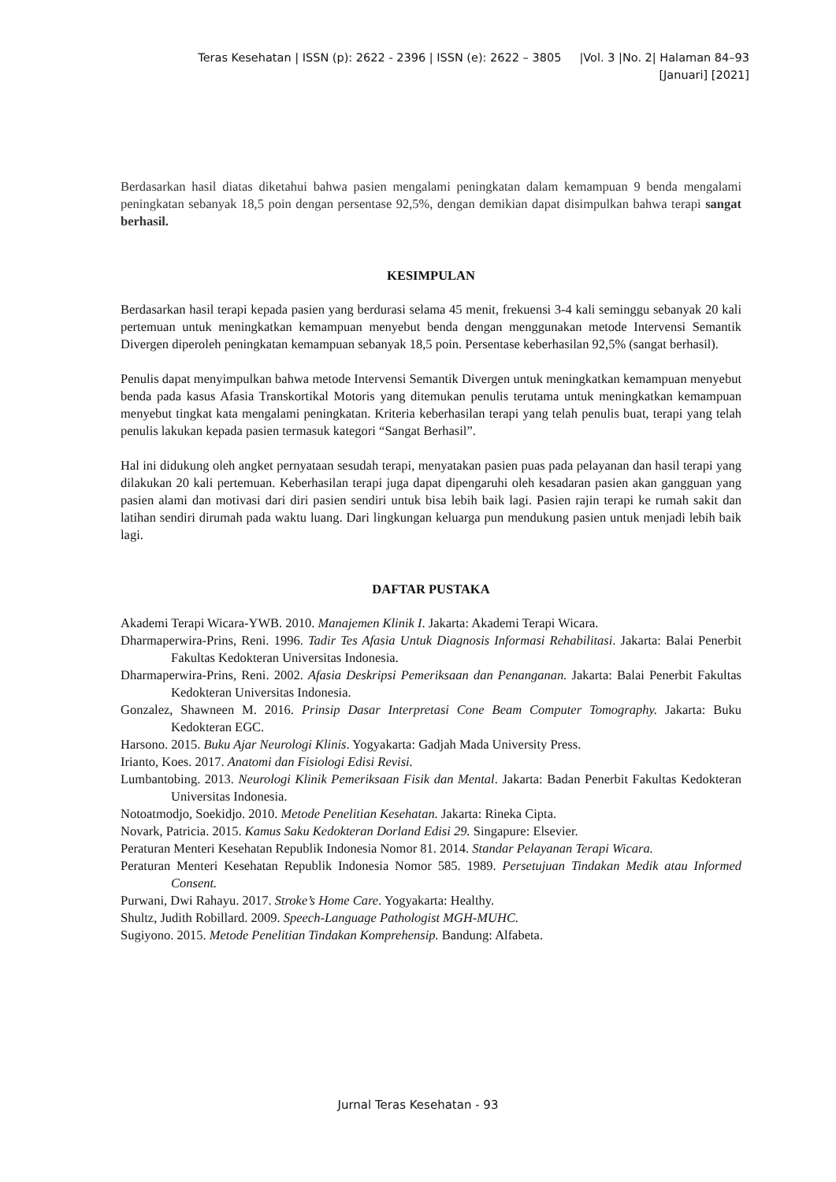Teras Kesehatan | ISSN (p): 2622 - 2396 | ISSN (e): 2622 – 3805 |Vol. 3 |No. 2| Halaman 84–93
[Januari] [2021]
Berdasarkan hasil diatas diketahui bahwa pasien mengalami peningkatan dalam kemampuan 9 benda mengalami peningkatan sebanyak 18,5 poin dengan persentase 92,5%, dengan demikian dapat disimpulkan bahwa terapi sangat berhasil.
KESIMPULAN
Berdasarkan hasil terapi kepada pasien yang berdurasi selama 45 menit, frekuensi 3-4 kali seminggu sebanyak 20 kali pertemuan untuk meningkatkan kemampuan menyebut benda dengan menggunakan metode Intervensi Semantik Divergen diperoleh peningkatan kemampuan sebanyak 18,5 poin. Persentase keberhasilan 92,5% (sangat berhasil).
Penulis dapat menyimpulkan bahwa metode Intervensi Semantik Divergen untuk meningkatkan kemampuan menyebut benda pada kasus Afasia Transkortikal Motoris yang ditemukan penulis terutama untuk meningkatkan kemampuan menyebut tingkat kata mengalami peningkatan. Kriteria keberhasilan terapi yang telah penulis buat, terapi yang telah penulis lakukan kepada pasien termasuk kategori “Sangat Berhasil”.
Hal ini didukung oleh angket pernyataan sesudah terapi, menyatakan pasien puas pada pelayanan dan hasil terapi yang dilakukan 20 kali pertemuan. Keberhasilan terapi juga dapat dipengaruhi oleh kesadaran pasien akan gangguan yang pasien alami dan motivasi dari diri pasien sendiri untuk bisa lebih baik lagi. Pasien rajin terapi ke rumah sakit dan latihan sendiri dirumah pada waktu luang. Dari lingkungan keluarga pun mendukung pasien untuk menjadi lebih baik lagi.
DAFTAR PUSTAKA
Akademi Terapi Wicara-YWB. 2010. Manajemen Klinik I. Jakarta: Akademi Terapi Wicara.
Dharmaperwira-Prins, Reni. 1996. Tadir Tes Afasia Untuk Diagnosis Informasi Rehabilitasi. Jakarta: Balai Penerbit Fakultas Kedokteran Universitas Indonesia.
Dharmaperwira-Prins, Reni. 2002. Afasia Deskripsi Pemeriksaan dan Penanganan. Jakarta: Balai Penerbit Fakultas Kedokteran Universitas Indonesia.
Gonzalez, Shawneen M. 2016. Prinsip Dasar Interpretasi Cone Beam Computer Tomography. Jakarta: Buku Kedokteran EGC.
Harsono. 2015. Buku Ajar Neurologi Klinis. Yogyakarta: Gadjah Mada University Press.
Irianto, Koes. 2017. Anatomi dan Fisiologi Edisi Revisi.
Lumbantobing. 2013. Neurologi Klinik Pemeriksaan Fisik dan Mental. Jakarta: Badan Penerbit Fakultas Kedokteran Universitas Indonesia.
Notoatmodjo, Soekidjo. 2010. Metode Penelitian Kesehatan. Jakarta: Rineka Cipta.
Novark, Patricia. 2015. Kamus Saku Kedokteran Dorland Edisi 29. Singapure: Elsevier.
Peraturan Menteri Kesehatan Republik Indonesia Nomor 81. 2014. Standar Pelayanan Terapi Wicara.
Peraturan Menteri Kesehatan Republik Indonesia Nomor 585. 1989. Persetujuan Tindakan Medik atau Informed Consent.
Purwani, Dwi Rahayu. 2017. Stroke’s Home Care. Yogyakarta: Healthy.
Shultz, Judith Robillard. 2009. Speech-Language Pathologist MGH-MUHC.
Sugiyono. 2015. Metode Penelitian Tindakan Komprehensip. Bandung: Alfabeta.
Jurnal Teras Kesehatan - 93